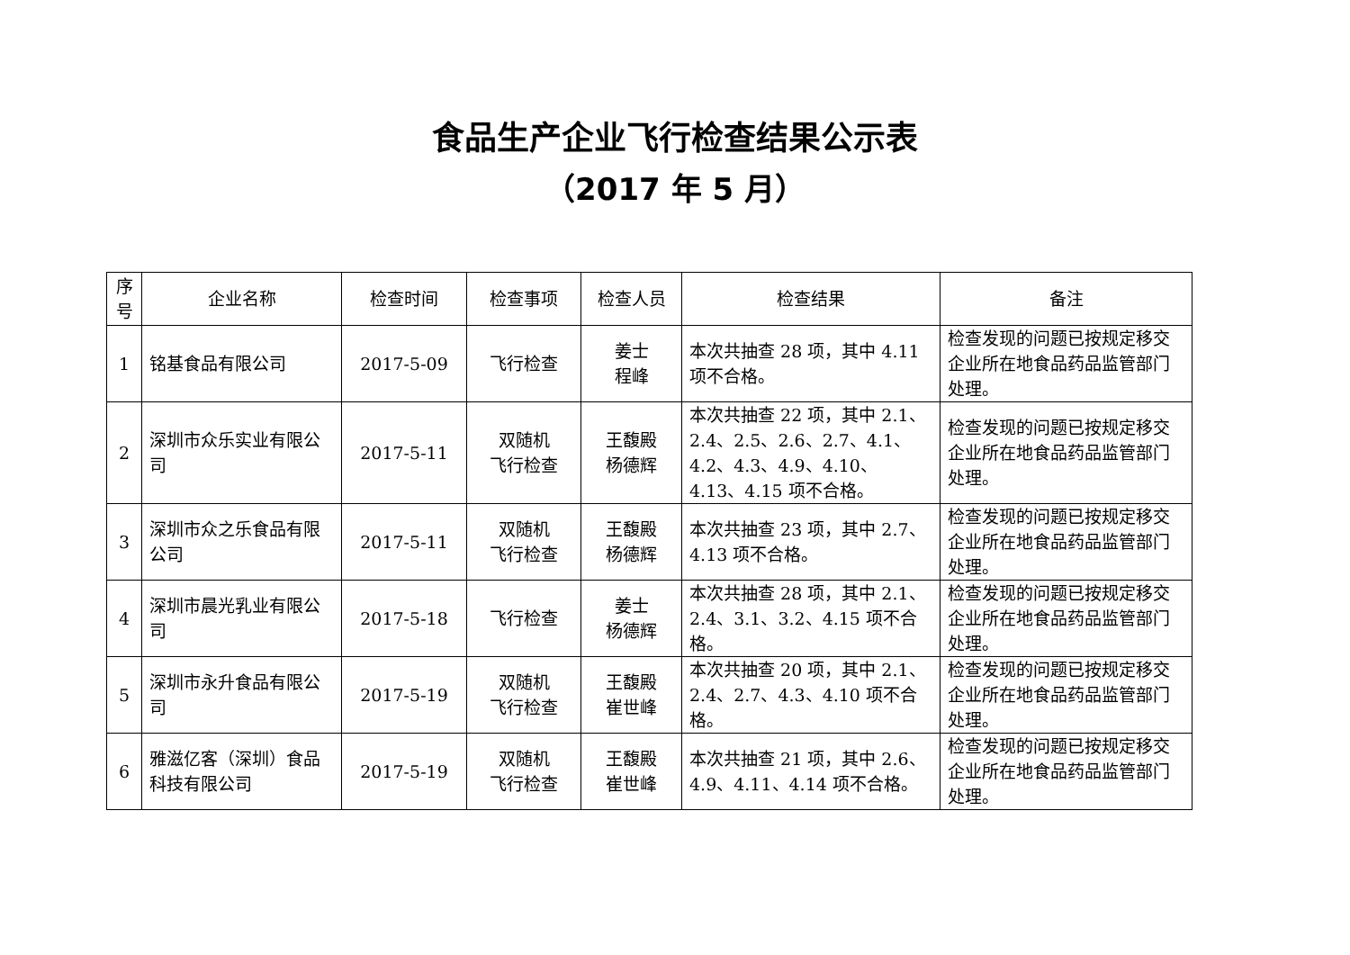食品生产企业飞行检查结果公示表
（2017 年 5 月）
| 序号 | 企业名称 | 检查时间 | 检查事项 | 检查人员 | 检查结果 | 备注 |
| --- | --- | --- | --- | --- | --- | --- |
| 1 | 铭基食品有限公司 | 2017-5-09 | 飞行检查 | 姜士 程峰 | 本次共抽查 28 项，其中 4.11 项不合格。 | 检查发现的问题已按规定移交企业所在地食品药品监管部门处理。 |
| 2 | 深圳市众乐实业有限公司 | 2017-5-11 | 双随机 飞行检查 | 王馥殿 杨德辉 | 本次共抽查 22 项，其中 2.1、2.4、2.5、2.6、2.7、4.1、4.2、4.3、4.9、4.10、4.13、4.15 项不合格。 | 检查发现的问题已按规定移交企业所在地食品药品监管部门处理。 |
| 3 | 深圳市众之乐食品有限公司 | 2017-5-11 | 双随机 飞行检查 | 王馥殿 杨德辉 | 本次共抽查 23 项，其中 2.7、4.13 项不合格。 | 检查发现的问题已按规定移交企业所在地食品药品监管部门处理。 |
| 4 | 深圳市晨光乳业有限公司 | 2017-5-18 | 飞行检查 | 姜士 杨德辉 | 本次共抽查 28 项，其中 2.1、2.4、3.1、3.2、4.15 项不合格。 | 检查发现的问题已按规定移交企业所在地食品药品监管部门处理。 |
| 5 | 深圳市永升食品有限公司 | 2017-5-19 | 双随机 飞行检查 | 王馥殿 崔世峰 | 本次共抽查 20 项，其中 2.1、2.4、2.7、4.3、4.10 项不合格。 | 检查发现的问题已按规定移交企业所在地食品药品监管部门处理。 |
| 6 | 雅滋亿客（深圳）食品科技有限公司 | 2017-5-19 | 双随机 飞行检查 | 王馥殿 崔世峰 | 本次共抽查 21 项，其中 2.6、4.9、4.11、4.14 项不合格。 | 检查发现的问题已按规定移交企业所在地食品药品监管部门处理。 |